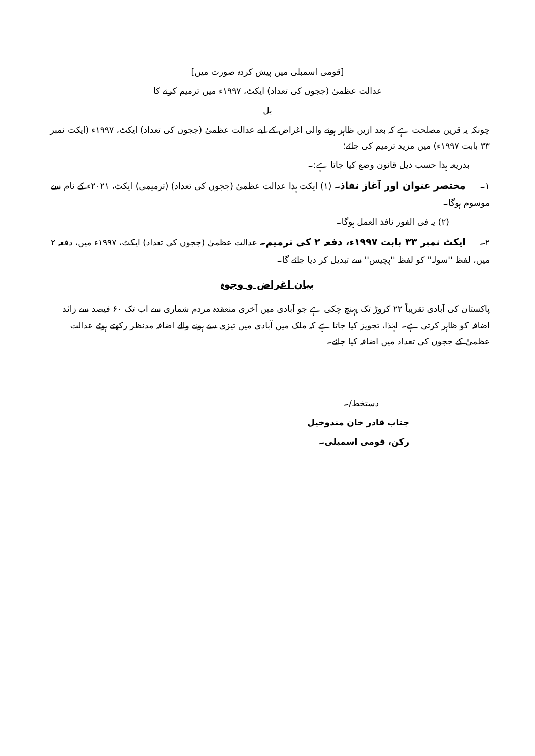[قومی اسمبلی میں پیش کردہ صورت میں]
عدالت عظمیٰ (ججوں کی تعداد) ایکٹ، ۱۹۹۷ء میں ترمیم کرنے کا
بل
چونکہ یہ قرین مصلحت ہے کہ بعد ازیں ظاہر ہونے والی اغراض کے لیے عدالت عظمیٰ (ججوں کی تعداد) ایکٹ، ۱۹۹۷ء (ایکٹ نمبر ۳۳ بابت ۱۹۹۷ء) میں مزید ترمیم کی جائے؛
بذریعہ ہذا حسب ذیل قانون وضع کیا جاتا ہے:۔
۱۔ مختصر عنوان اور آغاز نفاذ۔ (۱) ایکٹ ہذا عدالت عظمیٰ (ججوں کی تعداد) (ترمیمی) ایکٹ، ۲۰۲۱ء کے نام سے موسوم ہوگا۔
(۲) یہ فی الفور نافذ العمل ہوگا۔
۲۔ ایکٹ نمبر ۳۳ بابت ۱۹۹۷ء، دفعہ ۲ کی ترمیم۔ عدالت عظمیٰ (ججوں کی تعداد) ایکٹ، ۱۹۹۷ء میں، دفعہ ۲ میں، لفظ ''سولہ'' کو لفظ ''پچیس'' سے تبدیل کر دیا جائے گا۔
بیان اغراض و وجوہ
پاکستان کی آبادی تقریباً ۲۲ کروڑ تک پہنچ چکی ہے جو آبادی میں آخری منعقدہ مردم شماری سے اب تک ۶۰ فیصد سے زائد اضافہ کو ظاہر کرتی ہے۔ لہٰذا، تجویز کیا جاتا ہے کہ ملک میں آبادی میں تیزی سے ہونے والے اضافہ مدنظر رکھتے ہوئے عدالت عظمیٰ کے ججوں کی تعداد میں اضافہ کیا جائے۔
دستخط/۔
جناب قادر خان مندوخیل
رکن، قومی اسمبلی۔